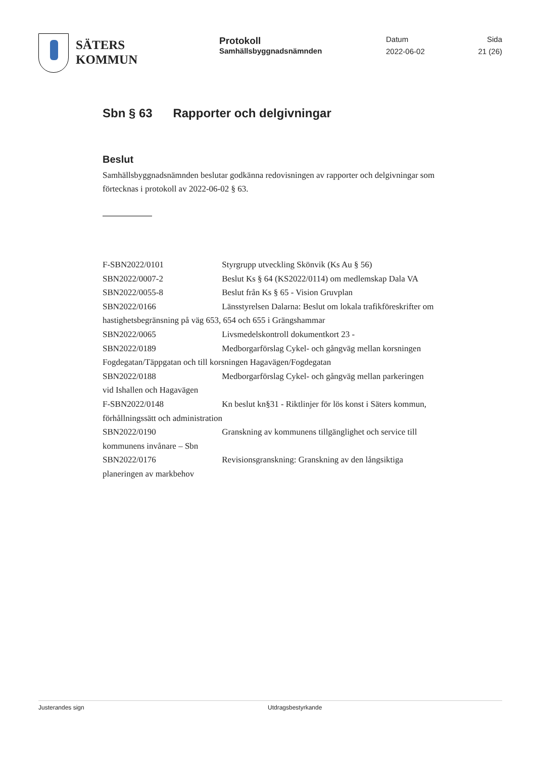SÄTERS
KOMMUN
Protokoll
Samhällsbyggnadsnämnden
Datum
2022-06-02
Sida
21 (26)
Sbn § 63 Rapporter och delgivningar
Beslut
Samhällsbyggnadsnämnden beslutar godkänna redovisningen av rapporter och delgivningar som förtecknas i protokoll av 2022-06-02 § 63.
F-SBN2022/0101 Styrgrupp utveckling Skönvik (Ks Au § 56)
SBN2022/0007-2 Beslut Ks § 64 (KS2022/0114) om medlemskap Dala VA
SBN2022/0055-8 Beslut från Ks § 65 - Vision Gruvplan
SBN2022/0166 Länsstyrelsen Dalarna: Beslut om lokala trafikföreskrifter om hastighetsbegränsning på väg 653, 654 och 655 i Grängshammar
SBN2022/0065 Livsmedelskontroll dokumentkort 23 -
SBN2022/0189 Medborgarförslag Cykel- och gångväg mellan korsningen Fogdegatan/Täppgatan och till korsningen Hagavägen/Fogdegatan
SBN2022/0188 Medborgarförslag Cykel- och gångväg mellan parkeringen vid Ishallen och Hagavägen
F-SBN2022/0148 Kn beslut kn§31 - Riktlinjer för lös konst i Säters kommun, förhållningssätt och administration
SBN2022/0190 Granskning av kommunens tillgänglighet och service till kommunens invånare – Sbn
SBN2022/0176 Revisionsgranskning: Granskning av den långsiktiga planeringen av markbehov
Justerandes sign Utdragsbestyrkande